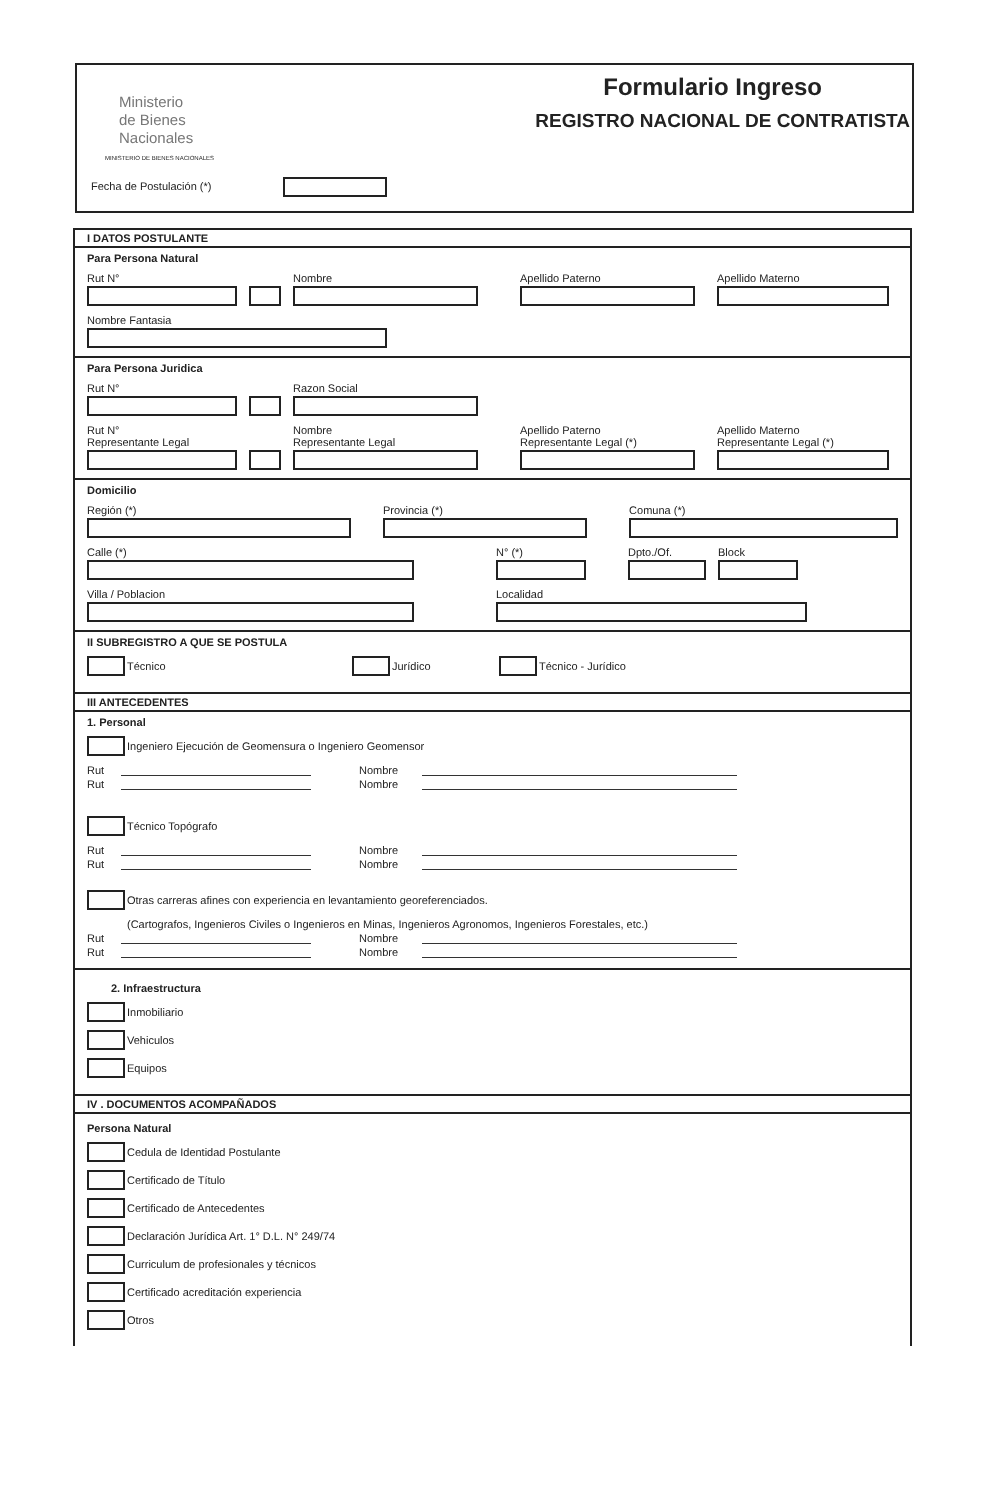Ministerio
de Bienes
Nacionales
MINISTERIO DE BIENES NACIONALES
Formulario Ingreso
REGISTRO NACIONAL DE CONTRATISTA
Fecha de Postulación (*)
I DATOS POSTULANTE
Para Persona Natural
Rut N° Nombre Apellido Paterno Apellido Materno
Nombre Fantasia
Para Persona Juridica
Rut N° Razon Social
Rut N°
Representante Legal
Nombre
Representante Legal
Apellido Paterno
Representante Legal (*)
Apellido Materno
Representante Legal (*)
Domicilio
Región (*) Provincia (*) Comuna (*)
Calle (*) N° (*) Dpto./Of. Block
Villa / Poblacion Localidad
II SUBREGISTRO A QUE SE POSTULA
Técnico Jurídico Técnico - Jurídico
III ANTECEDENTES
1. Personal
Ingeniero Ejecución de Geomensura o Ingeniero Geomensor
Rut Nombre
Rut Nombre
Técnico Topógrafo
Rut Nombre
Rut Nombre
Otras carreras afines con experiencia en levantamiento georeferenciados.
(Cartografos, Ingenieros Civiles o Ingenieros en Minas, Ingenieros Agronomos, Ingenieros Forestales, etc.)
Rut Nombre
Rut Nombre
2. Infraestructura
Inmobiliario
Vehiculos
Equipos
IV . DOCUMENTOS ACOMPAÑADOS
Persona Natural
Cedula de Identidad Postulante
Certificado de Título
Certificado de Antecedentes
Declaración Jurídica Art. 1° D.L. N° 249/74
Curriculum de profesionales y técnicos
Certificado acreditación experiencia
Otros